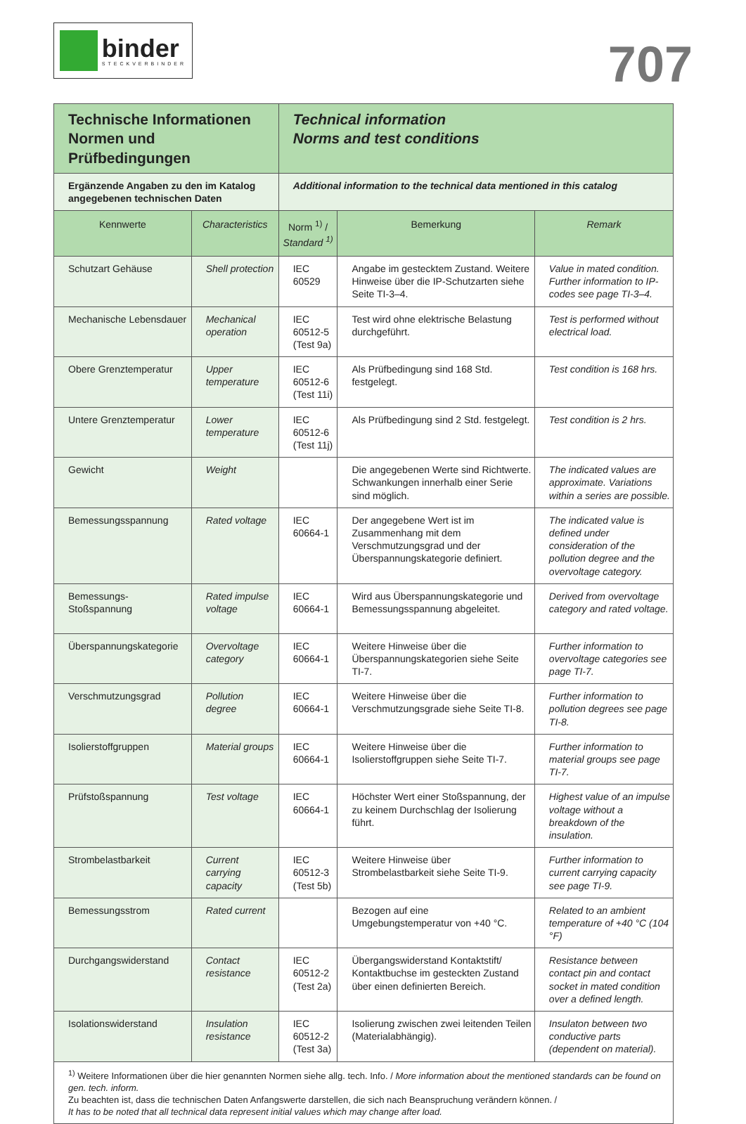binder
STECKVERBINDER
707
| Technische Informationen Normen und Prüfbedingungen | | Technical information Norms and test conditions | | |
| Ergänzende Angaben zu den im Katalog angegebenen technischen Daten | | Additional information to the technical data mentioned in this catalog | | |
| Kennwerte | Characteristics | Norm <sup>1)</sup> / Standard <sup>1)</sup> | Bemerkung | Remark |
| Schutzart Gehäuse | Shell protection | IEC 60529 | Angabe im gestecktem Zustand. Weitere Hinweise über die IP-Schutzarten siehe Seite TI-3–4. | Value in mated condition. Further information to IP-codes see page TI-3–4. |
| Mechanische Lebensdauer | Mechanical operation | IEC 60512-5 (Test 9a) | Test wird ohne elektrische Belastung durchgeführt. | Test is performed without electrical load. |
| Obere Grenztemperatur | Upper temperature | IEC 60512-6 (Test 11i) | Als Prüfbedingung sind 168 Std. festgelegt. | Test condition is 168 hrs. |
| Untere Grenztemperatur | Lower temperature | IEC 60512-6 (Test 11j) | Als Prüfbedingung sind 2 Std. festgelegt. | Test condition is 2 hrs. |
| Gewicht | Weight | | Die angegebenen Werte sind Richtwerte. Schwankungen innerhalb einer Serie sind möglich. | The indicated values are approximate. Variations within a series are possible. |
| Bemessungsspannung | Rated voltage | IEC 60664-1 | Der angegebene Wert ist im Zusammenhang mit dem Verschmutzungsgrad und der Überspannungskategorie definiert. | The indicated value is defined under consideration of the pollution degree and the overvoltage category. |
| Bemessungs-Stoßspannung | Rated impulse voltage | IEC 60664-1 | Wird aus Überspannungskategorie und Bemessungsspannung abgeleitet. | Derived from overvoltage category and rated voltage. |
| Überspannungskategorie | Overvoltage category | IEC 60664-1 | Weitere Hinweise über die Überspannungskategorien siehe Seite TI-7. | Further information to overvoltage categories see page TI-7. |
| Verschmutzungsgrad | Pollution degree | IEC 60664-1 | Weitere Hinweise über die Verschmutzungsgrade siehe Seite TI-8. | Further information to pollution degrees see page TI-8. |
| Isolierstoffgruppen | Material groups | IEC 60664-1 | Weitere Hinweise über die Isolierstoffgruppen siehe Seite TI-7. | Further information to material groups see page TI-7. |
| Prüfstoßspannung | Test voltage | IEC 60664-1 | Höchster Wert einer Stoßspannung, der zu keinem Durchschlag der Isolierung führt. | Highest value of an impulse voltage without a breakdown of the insulation. |
| Strombelastbarkeit | Current carrying capacity | IEC 60512-3 (Test 5b) | Weitere Hinweise über Strombelastbarkeit siehe Seite TI-9. | Further information to current carrying capacity see page TI-9. |
| Bemessungsstrom | Rated current | | Bezogen auf eine Umgebungstemperatur von +40 °C. | Related to an ambient temperature of +40 °C (104 °F) |
| Durchgangswiderstand | Contact resistance | IEC 60512-2 (Test 2a) | Übergangswiderstand Kontaktstift/ Kontaktbuchse im gesteckten Zustand über einen definierten Bereich. | Resistance between contact pin and contact socket in mated condition over a defined length. |
| Isolationswiderstand | Insulation resistance | IEC 60512-2 (Test 3a) | Isolierung zwischen zwei leitenden Teilen (Materialabhängig). | Insulaton between two conductive parts (dependent on material). |
| <sup>1)</sup> Weitere Informationen über die hier genannten Normen siehe allg. tech. Info. / More information about the mentioned standards can be found on gen. tech. inform. Zu beachten ist, dass die technischen Daten Anfangswerte darstellen, die sich nach Beanspruchung verändern können. / It has to be noted that all technical data represent initial values which may change after load. | | | | |